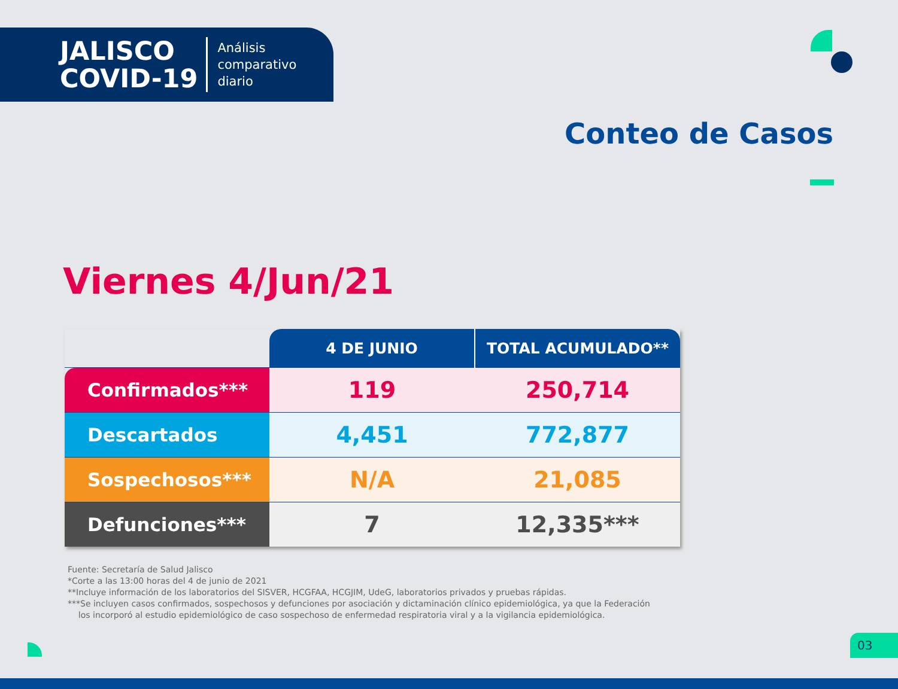JALISCO
COVID-19
Análisis
comparativo
diario
Conteo de Casos
Viernes 4/Jun/21
| | 4 DE JUNIO | TOTAL ACUMULADO** |
| --- | --- | --- |
| Confirmados*** | 119 | 250,714 |
| Descartados | 4,451 | 772,877 |
| Sospechosos*** | N/A | 21,085 |
| Defunciones*** | 7 | 12,335*** |
Fuente: Secretaría de Salud Jalisco
*Corte a las 13:00 horas del 4 de junio de 2021
**Incluye información de los laboratorios del SISVER, HCGFAA, HCGJIM, UdeG, laboratorios privados y pruebas rápidas.
***Se incluyen casos confirmados, sospechosos y defunciones por asociación y dictaminación clínico epidemiológica, ya que la Federación
los incorporó al estudio epidemiológico de caso sospechoso de enfermedad respiratoria viral y a la vigilancia epidemiológica.
03